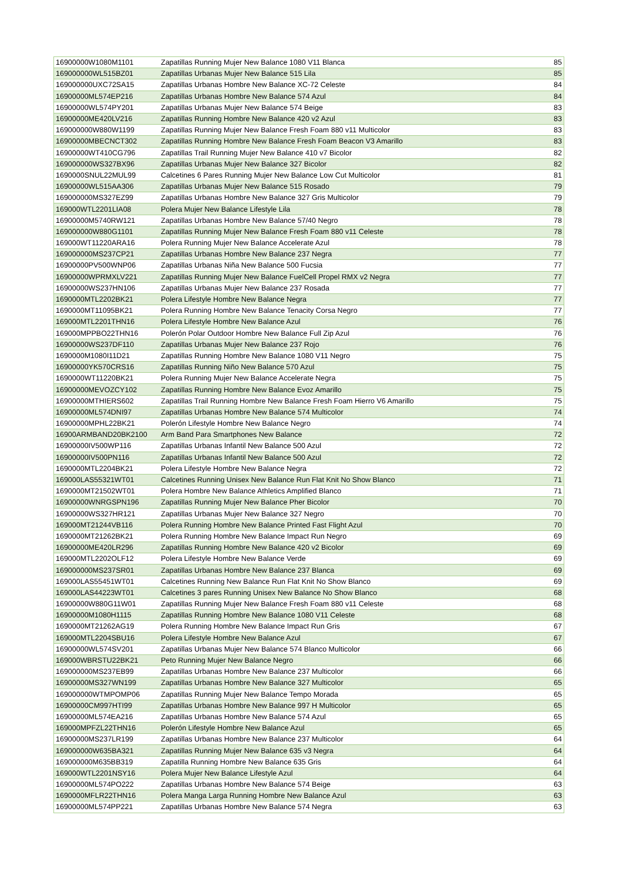| 16900000W1080M1101 | Zapatillas Running Mujer New Balance 1080 V11 Blanca | 85 |
| 169000000WL515BZ01 | Zapatillas Urbanas Mujer New Balance 515 Lila | 85 |
| 169000000UXC72SA15 | Zapatillas Urbanas Hombre New Balance XC-72 Celeste | 84 |
| 16900000ML574EP216 | Zapatillas Urbanas Hombre New Balance 574 Azul | 84 |
| 16900000WL574PY201 | Zapatillas Urbanas Mujer New Balance 574 Beige | 83 |
| 16900000ME420LV216 | Zapatillas Running Hombre New Balance 420 v2 Azul | 83 |
| 169000000W880W1199 | Zapatillas Running Mujer New Balance Fresh Foam 880 v11 Multicolor | 83 |
| 16900000MBECNCT302 | Zapatillas Running Hombre New Balance Fresh Foam Beacon V3 Amarillo | 83 |
| 16900000WT410CG796 | Zapatillas Trail Running Mujer New Balance 410 v7 Bicolor | 82 |
| 169000000WS327BX96 | Zapatillas Urbanas Mujer New Balance 327 Bicolor | 82 |
| 1690000SNUL22MUL99 | Calcetines 6 Pares Running Mujer New Balance Low Cut Multicolor | 81 |
| 16900000WL515AA306 | Zapatillas Urbanas Mujer New Balance 515 Rosado | 79 |
| 169000000MS327EZ99 | Zapatillas Urbanas Hombre New Balance 327 Gris Multicolor | 79 |
| 169000WTL2201LIA08 | Polera Mujer New Balance Lifestyle Lila | 78 |
| 16900000M5740RW121 | Zapatillas Urbanas Hombre New Balance 57/40 Negro | 78 |
| 169000000W880G1101 | Zapatillas Running Mujer New Balance Fresh Foam 880 v11 Celeste | 78 |
| 169000WT11220ARA16 | Polera Running Mujer New Balance Accelerate Azul | 78 |
| 169000000MS237CP21 | Zapatillas Urbanas Hombre New Balance 237 Negra | 77 |
| 16900000PV500WNP06 | Zapatillas Urbanas Niña New Balance 500 Fucsia | 77 |
| 16900000WPRMXLV221 | Zapatillas Running Mujer New Balance FuelCell Propel RMX v2 Negra | 77 |
| 16900000WS237HN106 | Zapatillas Urbanas Mujer New Balance 237 Rosada | 77 |
| 1690000MTL2202BK21 | Polera Lifestyle Hombre New Balance Negra | 77 |
| 1690000MT11095BK21 | Polera Running Hombre New Balance Tenacity Corsa Negro | 77 |
| 169000MTL2201THN16 | Polera Lifestyle Hombre New Balance Azul | 76 |
| 169000MPPBO22THN16 | Polerón Polar Outdoor Hombre New Balance Full Zip Azul | 76 |
| 16900000WS237DF110 | Zapatillas Urbanas Mujer New Balance 237 Rojo | 76 |
| 1690000M1080I11D21 | Zapatillas Running Hombre New Balance 1080 V11 Negro | 75 |
| 16900000YK570CRS16 | Zapatillas Running Niño New Balance 570 Azul | 75 |
| 1690000WT11220BK21 | Polera Running Mujer New Balance Accelerate Negra | 75 |
| 16900000MEVOZCY102 | Zapatillas Running Hombre New Balance Evoz Amarillo | 75 |
| 16900000MTHIERS602 | Zapatillas Trail Running Hombre New Balance Fresh Foam Hierro V6 Amarillo | 75 |
| 16900000ML574DNI97 | Zapatillas Urbanas Hombre New Balance 574 Multicolor | 74 |
| 16900000MPHL22BK21 | Polerón Lifestyle Hombre New Balance Negro | 74 |
| 16900ARMBAND20BK2100 | Arm Band Para Smartphones New Balance | 72 |
| 16900000IV500WP116 | Zapatillas Urbanas Infantil New Balance 500 Azul | 72 |
| 16900000IV500PN116 | Zapatillas Urbanas Infantil New Balance 500 Azul | 72 |
| 1690000MTL2204BK21 | Polera Lifestyle Hombre New Balance Negra | 72 |
| 169000LAS55321WT01 | Calcetines Running Unisex New Balance Run Flat Knit No Show Blanco | 71 |
| 1690000MT21502WT01 | Polera Hombre New Balance Athletics Amplified Blanco | 71 |
| 16900000WNRGSPN196 | Zapatillas Running Mujer New Balance Pher Bicolor | 70 |
| 16900000WS327HR121 | Zapatillas Urbanas Mujer New Balance 327 Negro | 70 |
| 169000MT21244VB116 | Polera Running Hombre New Balance Printed Fast Flight Azul | 70 |
| 1690000MT21262BK21 | Polera Running Hombre New Balance Impact Run Negro | 69 |
| 16900000ME420LR296 | Zapatillas Running Hombre New Balance 420 v2 Bicolor | 69 |
| 169000MTL2202OLF12 | Polera Lifestyle Hombre New Balance Verde | 69 |
| 169000000MS237SR01 | Zapatillas Urbanas Hombre New Balance 237 Blanca | 69 |
| 169000LAS55451WT01 | Calcetines Running New Balance Run Flat Knit No Show Blanco | 69 |
| 169000LAS44223WT01 | Calcetines 3 pares Running Unisex New Balance No Show Blanco | 68 |
| 16900000W880G11W01 | Zapatillas Running Mujer New Balance Fresh Foam 880 v11 Celeste | 68 |
| 16900000M1080H1115 | Zapatillas Running Hombre New Balance 1080 V11 Celeste | 68 |
| 1690000MT21262AG19 | Polera Running Hombre New Balance Impact Run Gris | 67 |
| 169000MTL2204SBU16 | Polera Lifestyle Hombre New Balance Azul | 67 |
| 16900000WL574SV201 | Zapatillas Urbanas Mujer New Balance 574 Blanco Multicolor | 66 |
| 169000WBRSTU22BK21 | Peto Running Mujer New Balance Negro | 66 |
| 169000000MS237EB99 | Zapatillas Urbanas Hombre New Balance 237 Multicolor | 66 |
| 16900000MS327WN199 | Zapatillas Urbanas Hombre New Balance 327 Multicolor | 65 |
| 169000000WTMPOMP06 | Zapatillas Running Mujer New Balance Tempo Morada | 65 |
| 16900000CM997HTI99 | Zapatillas Urbanas Hombre New Balance 997 H Multicolor | 65 |
| 16900000ML574EA216 | Zapatillas Urbanas Hombre New Balance 574 Azul | 65 |
| 169000MPFZL22THN16 | Polerón Lifestyle Hombre New Balance Azul | 65 |
| 16900000MS237LR199 | Zapatillas Urbanas Hombre New Balance 237 Multicolor | 64 |
| 169000000W635BA321 | Zapatillas Running Mujer New Balance 635 v3 Negra | 64 |
| 169000000M635BB319 | Zapatilla Running Hombre New Balance 635 Gris | 64 |
| 169000WTL2201NSY16 | Polera Mujer New Balance Lifestyle Azul | 64 |
| 16900000ML574PO222 | Zapatillas Urbanas Hombre New Balance 574 Beige | 63 |
| 1690000MFLR22THN16 | Polera Manga Larga Running Hombre New Balance Azul | 63 |
| 16900000ML574PP221 | Zapatillas Urbanas Hombre New Balance 574 Negra | 63 |